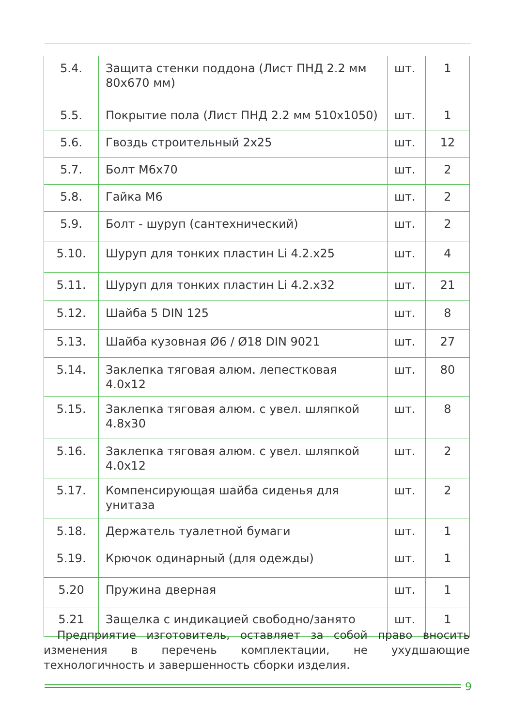| 5.4. | Защита стенки поддона (Лист ПНД 2.2 мм 80х670 мм) | шт. | 1 |
| 5.5. | Покрытие пола (Лист ПНД 2.2 мм 510х1050) | шт. | 1 |
| 5.6. | Гвоздь строительный 2х25 | шт. | 12 |
| 5.7. | Болт М6х70 | шт. | 2 |
| 5.8. | Гайка М6 | шт. | 2 |
| 5.9. | Болт - шуруп (сантехнический) | шт. | 2 |
| 5.10. | Шуруп для тонких пластин Li 4.2.х25 | шт. | 4 |
| 5.11. | Шуруп для тонких пластин Li 4.2.х32 | шт. | 21 |
| 5.12. | Шайба 5 DIN 125 | шт. | 8 |
| 5.13. | Шайба кузовная Ø6 / Ø18 DIN 9021 | шт. | 27 |
| 5.14. | Заклепка тяговая алюм. лепестковая 4.0х12 | шт. | 80 |
| 5.15. | Заклепка тяговая алюм. с увел. шляпкой 4.8х30 | шт. | 8 |
| 5.16. | Заклепка тяговая алюм. с увел. шляпкой 4.0х12 | шт. | 2 |
| 5.17. | Компенсирующая шайба сиденья для унитаза | шт. | 2 |
| 5.18. | Держатель туалетной бумаги | шт. | 1 |
| 5.19. | Крючок одинарный (для одежды) | шт. | 1 |
| 5.20 | Пружина дверная | шт. | 1 |
| 5.21 | Защелка с индикацией свободно/занято | шт. | 1 |
Предприятие изготовитель, оставляет за собой право вносить изменения в перечень комплектации, не ухудшающие технологичность и завершенность сборки изделия.
9